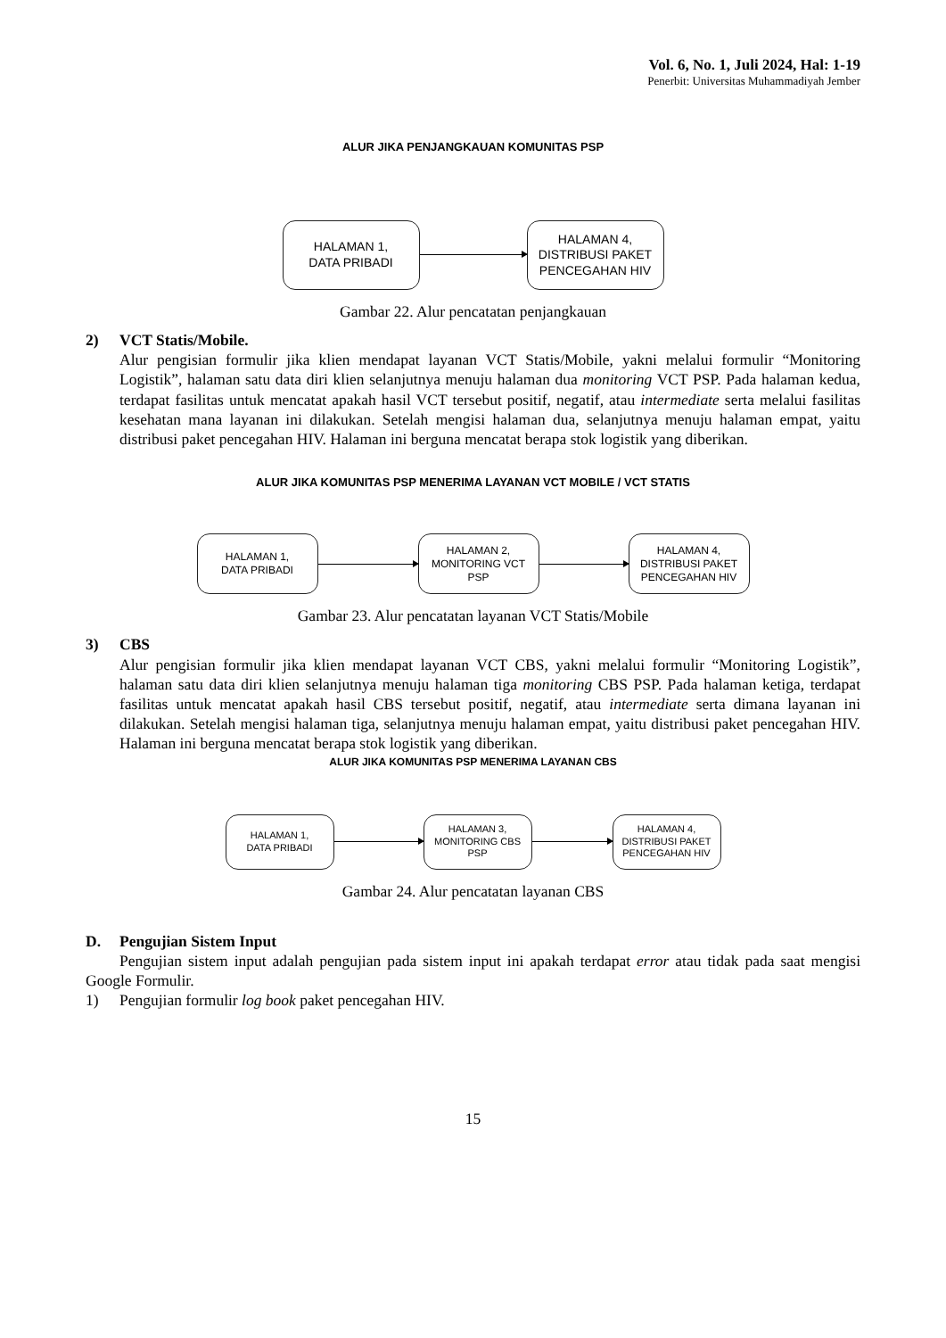Vol. 6, No. 1, Juli 2024, Hal: 1-19
Penerbit: Universitas Muhammadiyah Jember
ALUR JIKA PENJANGKAUAN KOMUNITAS PSP
HALAMAN 1,
DATA PRIBADI
HALAMAN 4,
DISTRIBUSI PAKET
PENCEGAHAN HIV
Gambar 22. Alur pencatatan penjangkauan
2) VCT Statis/Mobile.
Alur pengisian formulir jika klien mendapat layanan VCT Statis/Mobile, yakni melalui formulir “Monitoring Logistik”, halaman satu data diri klien selanjutnya menuju halaman dua monitoring VCT PSP. Pada halaman kedua, terdapat fasilitas untuk mencatat apakah hasil VCT tersebut positif, negatif, atau intermediate serta melalui fasilitas kesehatan mana layanan ini dilakukan. Setelah mengisi halaman dua, selanjutnya menuju halaman empat, yaitu distribusi paket pencegahan HIV. Halaman ini berguna mencatat berapa stok logistik yang diberikan.
ALUR JIKA KOMUNITAS PSP MENERIMA LAYANAN VCT MOBILE / VCT STATIS
HALAMAN 1,
DATA PRIBADI
HALAMAN 2,
MONITORING VCT
PSP
HALAMAN 4,
DISTRIBUSI PAKET
PENCEGAHAN HIV
Gambar 23. Alur pencatatan layanan VCT Statis/Mobile
3) CBS
Alur pengisian formulir jika klien mendapat layanan VCT CBS, yakni melalui formulir “Monitoring Logistik”, halaman satu data diri klien selanjutnya menuju halaman tiga monitoring CBS PSP. Pada halaman ketiga, terdapat fasilitas untuk mencatat apakah hasil CBS tersebut positif, negatif, atau intermediate serta dimana layanan ini dilakukan. Setelah mengisi halaman tiga, selanjutnya menuju halaman empat, yaitu distribusi paket pencegahan HIV. Halaman ini berguna mencatat berapa stok logistik yang diberikan.
ALUR JIKA KOMUNITAS PSP MENERIMA LAYANAN CBS
HALAMAN 1,
DATA PRIBADI
HALAMAN 3,
MONITORING CBS
PSP
HALAMAN 4,
DISTRIBUSI PAKET
PENCEGAHAN HIV
Gambar 24. Alur pencatatan layanan CBS
D. Pengujian Sistem Input
Pengujian sistem input adalah pengujian pada sistem input ini apakah terdapat error atau tidak pada saat mengisi Google Formulir.
1) Pengujian formulir log book paket pencegahan HIV.
15